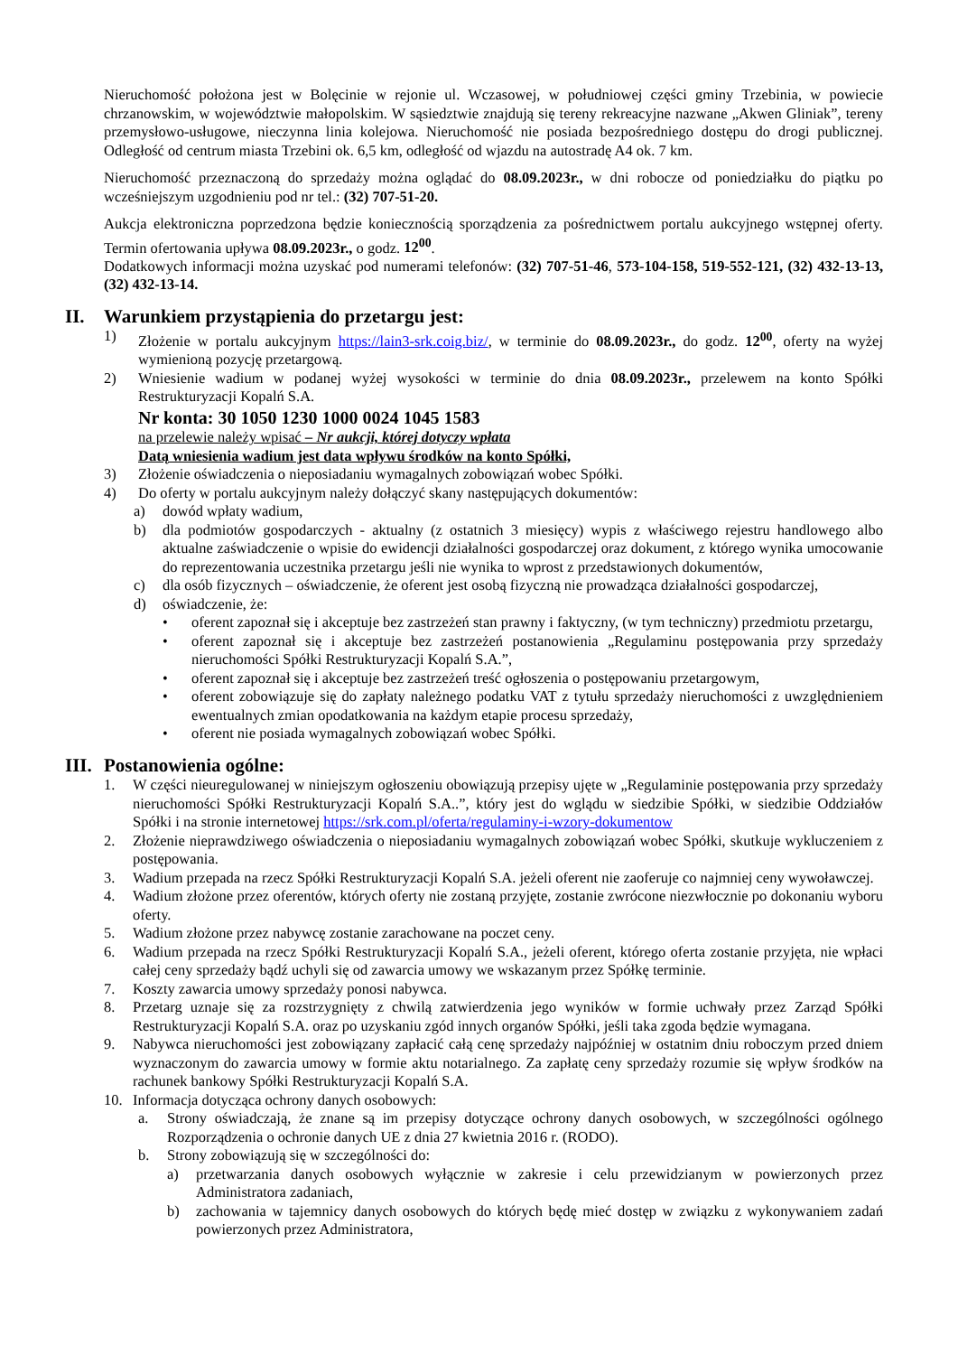Nieruchomość położona jest w Bolęcinie w rejonie ul. Wczasowej, w południowej części gminy Trzebinia, w powiecie chrzanowskim, w województwie małopolskim. W sąsiedztwie znajdują się tereny rekreacyjne nazwane „Akwen Gliniak”, tereny przemysłowo-usługowe, nieczynna linia kolejowa. Nieruchomość nie posiada bezpośredniego dostępu do drogi publicznej. Odległość od centrum miasta Trzebini ok. 6,5 km, odległość od wjazdu na autostradę A4 ok. 7 km.
Nieruchomość przeznaczoną do sprzedaży można oglądać do 08.09.2023r., w dni robocze od poniedziałku do piątku po wcześniejszym uzgodnieniu pod nr tel.: (32) 707-51-20.
Aukcja elektroniczna poprzedzona będzie koniecznością sporządzenia za pośrednictwem portalu aukcyjnego wstępnej oferty. Termin ofertowania upływa 08.09.2023r., o godz. 12<sup>00</sup>.
Dodatkowych informacji można uzyskać pod numerami telefonów: (32) 707-51-46, 573-104-158, 519-552-121, (32) 432-13-13, (32) 432-13-14.
II. Warunkiem przystąpienia do przetargu jest:
1) Złożenie w portalu aukcyjnym https://lain3-srk.coig.biz/, w terminie do 08.09.2023r., do godz. 12<sup>00</sup>, oferty na wyżej wymienioną pozycję przetargową.
2) Wniesienie wadium w podanej wyżej wysokości w terminie do dnia 08.09.2023r., przelewem na konto Spółki Restrukturyzacji Kopalń S.A.
Nr konta: 30 1050 1230 1000 0024 1045 1583
na przelewie należy wpisać – Nr aukcji, której dotyczy wpłata
Datą wniesienia wadium jest data wpływu środków na konto Spółki,
3) Złożenie oświadczenia o nieposiadaniu wymagalnych zobowiązań wobec Spółki.
4) Do oferty w portalu aukcyjnym należy dołączyć skany następujących dokumentów:
a) dowód wpłaty wadium,
b) dla podmiotów gospodarczych - aktualny (z ostatnich 3 miesięcy) wypis z właściwego rejestru handlowego albo aktualne zaświadczenie o wpisie do ewidencji działalności gospodarczej oraz dokument, z którego wynika umocowanie do reprezentowania uczestnika przetargu jeśli nie wynika to wprost z przedstawionych dokumentów,
c) dla osób fizycznych – oświadczenie, że oferent jest osobą fizyczną nie prowadząca działalności gospodarczej,
d) oświadczenie, że:
• oferent zapoznał się i akceptuje bez zastrzeżeń stan prawny i faktyczny, (w tym techniczny) przedmiotu przetargu,
• oferent zapoznał się i akceptuje bez zastrzeżeń postanowienia „Regulaminu postępowania przy sprzedaży nieruchomości Spółki Restrukturyzacji Kopalń S.A.”,
• oferent zapoznał się i akceptuje bez zastrzeżeń treść ogłoszenia o postępowaniu przetargowym,
• oferent zobowiązuje się do zapłaty należnego podatku VAT z tytułu sprzedaży nieruchomości z uwzględnieniem ewentualnych zmian opodatkowania na każdym etapie procesu sprzedaży,
• oferent nie posiada wymagalnych zobowiązań wobec Spółki.
III. Postanowienia ogólne:
1. W części nieuregulowanej w niniejszym ogłoszeniu obowiązują przepisy ujęte w „Regulaminie postępowania przy sprzedaży nieruchomości Spółki Restrukturyzacji Kopalń S.A..”, który jest do wglądu w siedzibie Spółki, w siedzibie Oddziałów Spółki i na stronie internetowej https://srk.com.pl/oferta/regulaminy-i-wzory-dokumentow
2. Złożenie nieprawdziwego oświadczenia o nieposiadaniu wymagalnych zobowiązań wobec Spółki, skutkuje wykluczeniem z postępowania.
3. Wadium przepada na rzecz Spółki Restrukturyzacji Kopalń S.A. jeżeli oferent nie zaoferuje co najmniej ceny wywoławczej.
4. Wadium złożone przez oferentów, których oferty nie zostaną przyjęte, zostanie zwrócone niezwłocznie po dokonaniu wyboru oferty.
5. Wadium złożone przez nabywcę zostanie zarachowane na poczet ceny.
6. Wadium przepada na rzecz Spółki Restrukturyzacji Kopalń S.A., jeżeli oferent, którego oferta zostanie przyjęta, nie wpłaci całej ceny sprzedaży bądź uchyli się od zawarcia umowy we wskazanym przez Spółkę terminie.
7. Koszty zawarcia umowy sprzedaży ponosi nabywca.
8. Przetarg uznaje się za rozstrzygnięty z chwilą zatwierdzenia jego wyników w formie uchwały przez Zarząd Spółki Restrukturyzacji Kopalń S.A. oraz po uzyskaniu zgód innych organów Spółki, jeśli taka zgoda będzie wymagana.
9. Nabywca nieruchomości jest zobowiązany zapłacić całą cenę sprzedaży najpóźniej w ostatnim dniu roboczym przed dniem wyznaczonym do zawarcia umowy w formie aktu notarialnego. Za zapłatę ceny sprzedaży rozumie się wpływ środków na rachunek bankowy Spółki Restrukturyzacji Kopalń S.A.
10. Informacja dotycząca ochrony danych osobowych:
a. Strony oświadczają, że znane są im przepisy dotyczące ochrony danych osobowych, w szczególności ogólnego Rozporządzenia o ochronie danych UE z dnia 27 kwietnia 2016 r. (RODO).
b. Strony zobowiązują się w szczególności do:
a) przetwarzania danych osobowych wyłącznie w zakresie i celu przewidzianym w powierzonych przez Administratora zadaniach,
b) zachowania w tajemnicy danych osobowych do których będę mieć dostęp w związku z wykonywaniem zadań powierzonych przez Administratora,